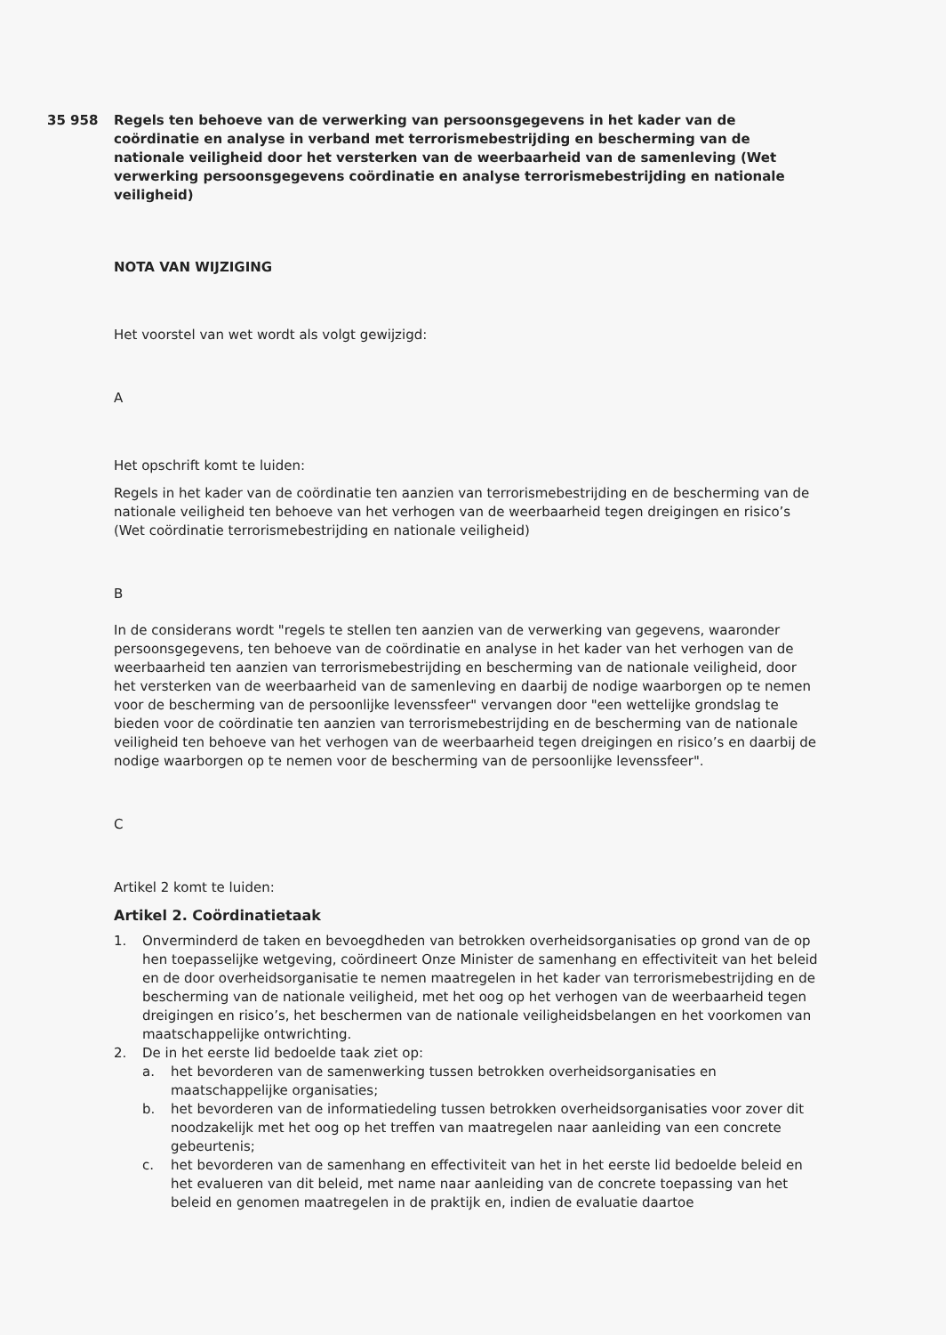35 958 Regels ten behoeve van de verwerking van persoonsgegevens in het kader van de coördinatie en analyse in verband met terrorismebestrijding en bescherming van de nationale veiligheid door het versterken van de weerbaarheid van de samenleving (Wet verwerking persoonsgegevens coördinatie en analyse terrorismebestrijding en nationale veiligheid)
NOTA VAN WIJZIGING
Het voorstel van wet wordt als volgt gewijzigd:
A
Het opschrift komt te luiden:
Regels in het kader van de coördinatie ten aanzien van terrorismebestrijding en de bescherming van de nationale veiligheid ten behoeve van het verhogen van de weerbaarheid tegen dreigingen en risico’s (Wet coördinatie terrorismebestrijding en nationale veiligheid)
B
In de considerans wordt "regels te stellen ten aanzien van de verwerking van gegevens, waaronder persoonsgegevens, ten behoeve van de coördinatie en analyse in het kader van het verhogen van de weerbaarheid ten aanzien van terrorismebestrijding en bescherming van de nationale veiligheid, door het versterken van de weerbaarheid van de samenleving en daarbij de nodige waarborgen op te nemen voor de bescherming van de persoonlijke levenssfeer" vervangen door "een wettelijke grondslag te bieden voor de coördinatie ten aanzien van terrorismebestrijding en de bescherming van de nationale veiligheid ten behoeve van het verhogen van de weerbaarheid tegen dreigingen en risico’s en daarbij de nodige waarborgen op te nemen voor de bescherming van de persoonlijke levenssfeer".
C
Artikel 2 komt te luiden:
Artikel 2. Coördinatietaak
1. Onverminderd de taken en bevoegdheden van betrokken overheidsorganisaties op grond van de op hen toepasselijke wetgeving, coördineert Onze Minister de samenhang en effectiviteit van het beleid en de door overheidsorganisatie te nemen maatregelen in het kader van terrorismebestrijding en de bescherming van de nationale veiligheid, met het oog op het verhogen van de weerbaarheid tegen dreigingen en risico’s, het beschermen van de nationale veiligheidsbelangen en het voorkomen van maatschappelijke ontwrichting.
2. De in het eerste lid bedoelde taak ziet op:
a. het bevorderen van de samenwerking tussen betrokken overheidsorganisaties en maatschappelijke organisaties;
b. het bevorderen van de informatiedeling tussen betrokken overheidsorganisaties voor zover dit noodzakelijk met het oog op het treffen van maatregelen naar aanleiding van een concrete gebeurtenis;
c. het bevorderen van de samenhang en effectiviteit van het in het eerste lid bedoelde beleid en het evalueren van dit beleid, met name naar aanleiding van de concrete toepassing van het beleid en genomen maatregelen in de praktijk en, indien de evaluatie daartoe